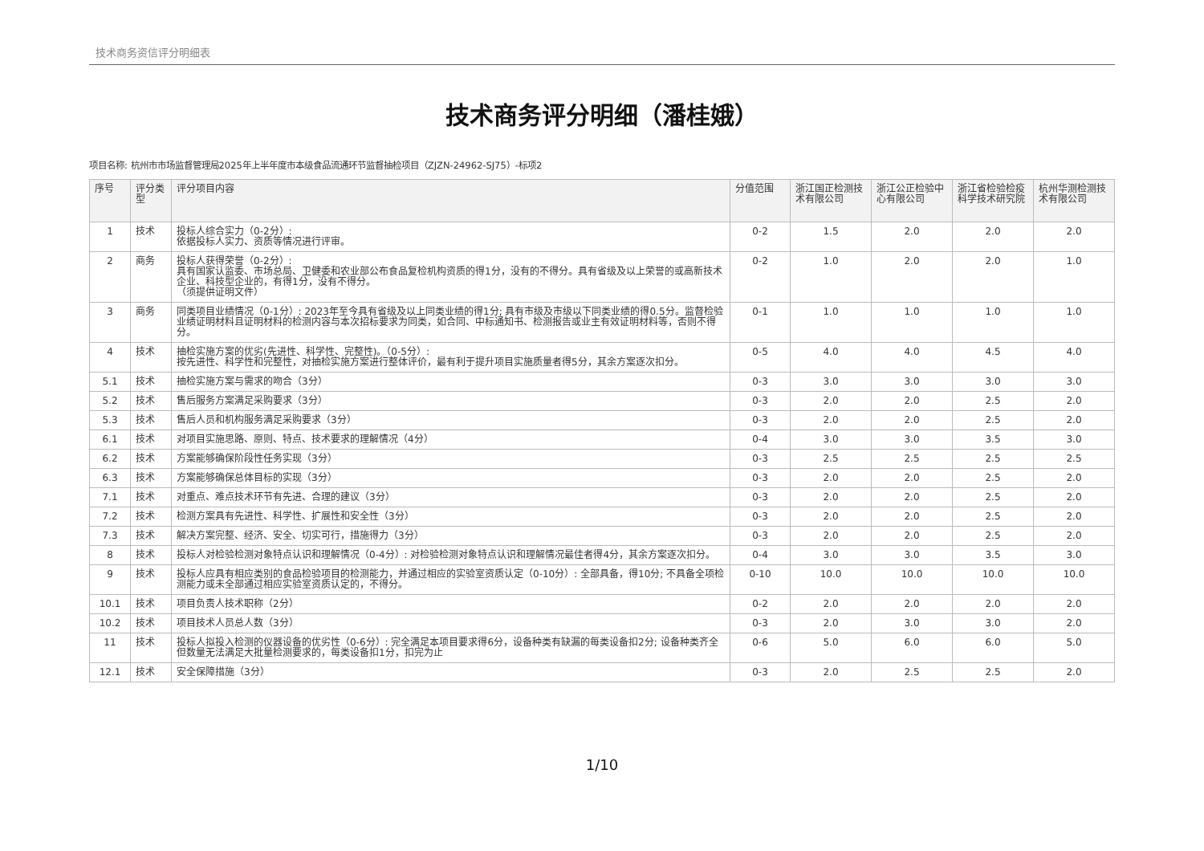技术商务资信评分明细表
技术商务评分明细（潘桂娥）
项目名称: 杭州市市场监督管理局2025年上半年度市本级食品流通环节监督抽检项目（ZJZN-24962-SJ75）-标项2
| 序号 | 评分类型 | 评分项目内容 | 分值范围 | 浙江国正检测技术有限公司 | 浙江公正检验中心有限公司 | 浙江省检验检疫科学技术研究院 | 杭州华测检测技术有限公司 |
| --- | --- | --- | --- | --- | --- | --- | --- |
| 1 | 技术 | 投标人综合实力（0-2分）: 依据投标人实力、资质等情况进行评审。 | 0-2 | 1.5 | 2.0 | 2.0 | 2.0 |
| 2 | 商务 | 投标人获得荣誉（0-2分）: 具有国家认监委、市场总局、卫健委和农业部公布食品复检机构资质的得1分，没有的不得分。具有省级及以上荣誉的或高新技术企业、科技型企业的，有得1分，没有不得分。 （须提供证明文件） | 0-2 | 1.0 | 2.0 | 2.0 | 1.0 |
| 3 | 商务 | 同类项目业绩情况（0-1分）: 2023年至今具有省级及以上同类业绩的得1分; 具有市级及市级以下同类业绩的得0.5分。监督检验业绩证明材料且证明材料的检测内容与本次招标要求为同类，如合同、中标通知书、检测报告或业主有效证明材料等，否则不得分。 | 0-1 | 1.0 | 1.0 | 1.0 | 1.0 |
| 4 | 技术 | 抽检实施方案的优劣(先进性、科学性、完整性)。（0-5分）: 按先进性、科学性和完整性，对抽检实施方案进行整体评价，最有利于提升项目实施质量者得5分，其余方案逐次扣分。 | 0-5 | 4.0 | 4.0 | 4.5 | 4.0 |
| 5.1 | 技术 | 抽检实施方案与需求的吻合（3分） | 0-3 | 3.0 | 3.0 | 3.0 | 3.0 |
| 5.2 | 技术 | 售后服务方案满足采购要求（3分） | 0-3 | 2.0 | 2.0 | 2.5 | 2.0 |
| 5.3 | 技术 | 售后人员和机构服务满足采购要求（3分） | 0-3 | 2.0 | 2.0 | 2.5 | 2.0 |
| 6.1 | 技术 | 对项目实施思路、原则、特点、技术要求的理解情况（4分） | 0-4 | 3.0 | 3.0 | 3.5 | 3.0 |
| 6.2 | 技术 | 方案能够确保阶段性任务实现（3分） | 0-3 | 2.5 | 2.5 | 2.5 | 2.5 |
| 6.3 | 技术 | 方案能够确保总体目标的实现（3分） | 0-3 | 2.0 | 2.0 | 2.5 | 2.0 |
| 7.1 | 技术 | 对重点、难点技术环节有先进、合理的建议（3分） | 0-3 | 2.0 | 2.0 | 2.5 | 2.0 |
| 7.2 | 技术 | 检测方案具有先进性、科学性、扩展性和安全性（3分） | 0-3 | 2.0 | 2.0 | 2.5 | 2.0 |
| 7.3 | 技术 | 解决方案完整、经济、安全、切实可行，措施得力（3分） | 0-3 | 2.0 | 2.0 | 2.5 | 2.0 |
| 8 | 技术 | 投标人对检验检测对象特点认识和理解情况（0-4分）: 对检验检测对象特点认识和理解情况最佳者得4分，其余方案逐次扣分。 | 0-4 | 3.0 | 3.0 | 3.5 | 3.0 |
| 9 | 技术 | 投标人应具有相应类别的食品检验项目的检测能力，并通过相应的实验室资质认定（0-10分）: 全部具备，得10分; 不具备全项检测能力或未全部通过相应实验室资质认定的，不得分。 | 0-10 | 10.0 | 10.0 | 10.0 | 10.0 |
| 10.1 | 技术 | 项目负责人技术职称（2分） | 0-2 | 2.0 | 2.0 | 2.0 | 2.0 |
| 10.2 | 技术 | 项目技术人员总人数（3分） | 0-3 | 2.0 | 3.0 | 3.0 | 2.0 |
| 11 | 技术 | 投标人拟投入检测的仪器设备的优劣性（0-6分）: 完全满足本项目要求得6分，设备种类有缺漏的每类设备扣2分; 设备种类齐全但数量无法满足大批量检测要求的，每类设备扣1分，扣完为止 | 0-6 | 5.0 | 6.0 | 6.0 | 5.0 |
| 12.1 | 技术 | 安全保障措施（3分） | 0-3 | 2.0 | 2.5 | 2.5 | 2.0 |
1/10